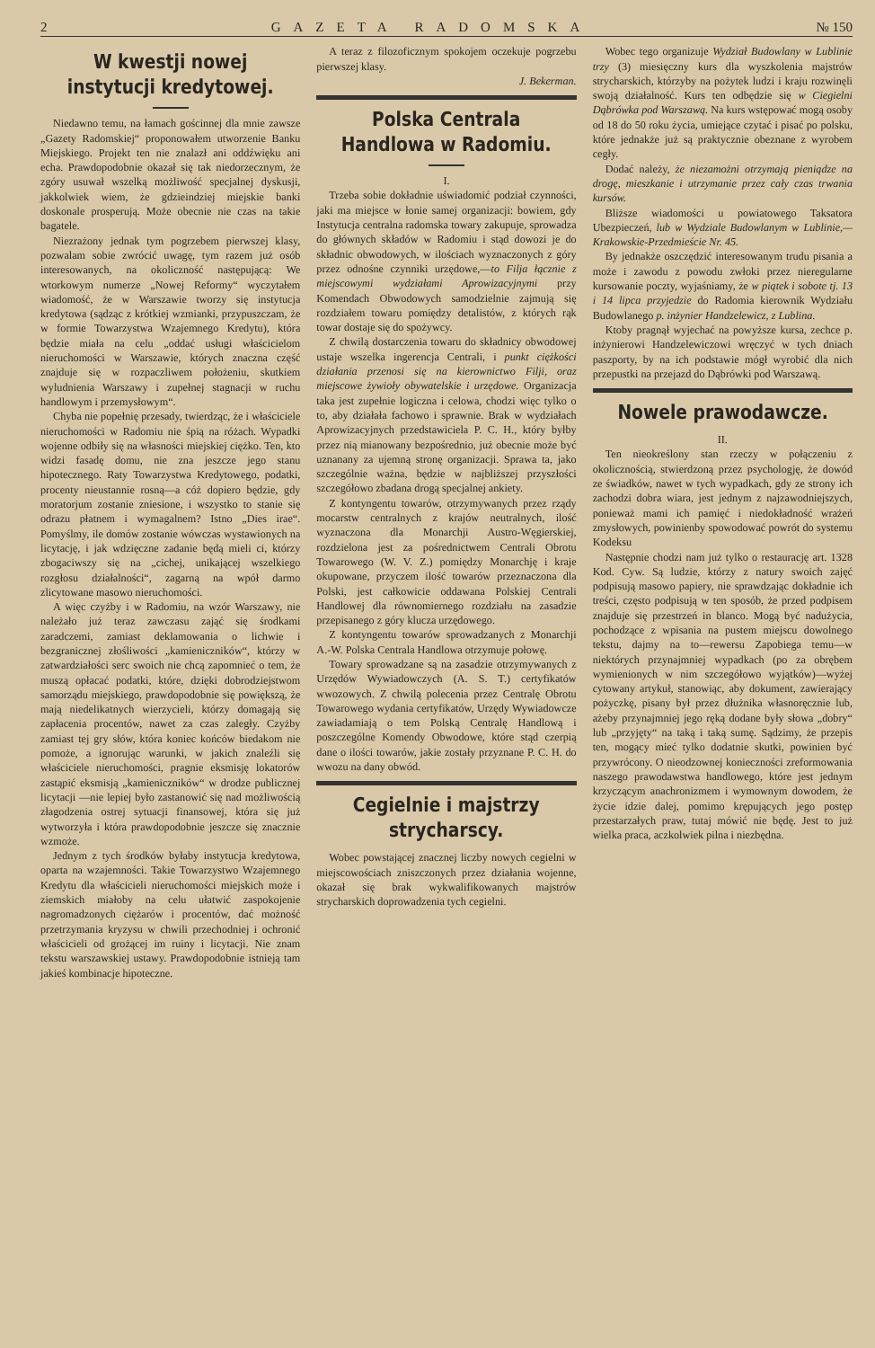2 GAZETA RADOMSKA № 150
W kwestji nowej instytucji kredytowej.
Niedawno temu, na łamach gościnnej dla mnie zawsze „Gazety Radomskiej“ proponowałem utworzenie Banku Miejskiego. Projekt ten nie znalazł ani oddźwięku ani echa. Prawdopodobnie okazał się tak niedorzecznym, że zgóry usuwał wszelką możliwość specjalnej dyskusji, jakkolwiek wiem, że gdzieindziej miejskie banki doskonale prosperują. Może obecnie nie czas na takie bagatele.
Niezrażony jednak tym pogrzebem pierwszej klasy, pozwalam sobie zwrócić uwagę, tym razem już osób interesowanych, na okoliczność następującą: We wtorkowym numerze „Nowej Reformy“ wyczytałem wiadomość, że w Warszawie tworzy się instytucja kredytowa (sądząc z krótkiej wzmianki, przypuszczam, że w formie Towarzystwa Wzajemnego Kredytu), która będzie miała na celu „oddać usługi właścicielom nieruchomości w Warszawie, których znaczna część znajduje się w rozpaczliwem położeniu, skutkiem wyludnienia Warszawy i zupełnej stagnacji w ruchu handlowym i przemysłowym“.
Chyba nie popełnię przesady, twierdząc, że i właściciele nieruchomości w Radomiu nie śpią na różach. Wypadki wojenne odbiły się na własności miejskiej ciężko. Ten, kto widzi fasadę domu, nie zna jeszcze jego stanu hipotecznego. Raty Towarzystwa Kredytowego, podatki, procenty nieustannie rosną—a cóż dopiero będzie, gdy moratorjum zostanie zniesione, i wszystko to stanie się odrazu płatnem i wymagalnem? Istno „Dies irae“. Pomyślmy, ile domów zostanie wówczas wystawionych na licytację, i jak wdzięczne zadanie będą mieli ci, którzy zbogaciwszy się na „cichej, unikającej wszelkiego rozgłosu działalności“, zagarną na wpół darmo zlicytowane masowo nieruchomości.
A więc czyżby i w Radomiu, na wzór Warszawy, nie należało już teraz zawczasu zająć się środkami zaradczemi, zamiast deklamowania o lichwie i bezgranicznej złośliwości „kamieniczników“, którzy w zatwardziałości serc swoich nie chcą zapomnieć o tem, że muszą opłacać podatki, które, dzięki dobrodziejstwom samorządu miejskiego, prawdopodobnie się powiększą, że mają niedelikatnych wierzycieli, którzy domagają się zapłacenia procentów, nawet za czas zaległy. Czyżby zamiast tej gry słów, która koniec końców biedakom nie pomoże, a ignorując warunki, w jakich znaleźli się właściciele nieruchomości, pragnie eksmisję lokatorów zastąpić eksmisją „kamieniczników“ w drodze publicznej licytacji —nie lepiej było zastanowić się nad możliwością złagodzenia ostrej sytuacji finansowej, która się już wytworzyła i która prawdopodobnie jeszcze się znacznie wzmoże.
Jednym z tych środków byłaby instytucja kredytowa, oparta na wzajemności. Takie Towarzystwo Wzajemnego Kredytu dla właścicieli nieruchomości miejskich może i ziemskich miałoby na celu ułatwić zaspokojenie nagromadzonych ciężarów i procentów, dać możność przetrzymania kryzysu w chwili przechodniej i ochronić właścicieli od grożącej im ruiny i licytacji. Nie znam tekstu warszawskiej ustawy. Prawdopodobnie istnieją tam jakieś kombinacje hipoteczne.
A teraz z filozoficznym spokojem oczekuje pogrzebu pierwszej klasy.
J. Bekerman.
Polska Centrala Handlowa w Radomiu.
I.
Trzeba sobie dokładnie uświadomić podział czynności, jaki ma miejsce w łonie samej organizacji: bowiem, gdy Instytucja centralna radomska towary zakupuje, sprowadza do głównych składów w Radomiu i stąd dowozi je do składnic obwodowych, w ilościach wyznaczonych z góry przez odnośne czynniki urzędowe,—to Filja łącznie z miejscowymi wydziałami Aprowizacyjnymi przy Komendach Obwodowych samodzielnie zajmują się rozdziałem towaru pomiędzy detalistów, z których rąk towar dostaje się do spożywcy.
Z chwilą dostarczenia towaru do składnicy obwodowej ustaje wszelka ingerencja Centrali, i punkt ciężkości działania przenosi się na kierownictwo Filji, oraz miejscowe żywioły obywatelskie i urzędowe. Organizacja taka jest zupełnie logiczna i celowa, chodzi więc tylko o to, aby działała fachowo i sprawnie. Brak w wydziałach Aprowizacyjnych przedstawiciela P. C. H., który byłby przez nią mianowany bezpośrednio, już obecnie może być uznanany za ujemną stronę organizacji. Sprawa ta, jako szczególnie ważna, będzie w najbliższej przyszłości szczegółowo zbadana drogą specjalnej ankiety.
Z kontyngentu towarów, otrzymywanych przez rządy mocarstw centralnych z krajów neutralnych, ilość wyznaczona dla Monarchji Austro-Węgierskiej, rozdzielona jest za pośrednictwem Centrali Obrotu Towarowego (W. V. Z.) pomiędzy Monarchję i kraje okupowane, przyczem ilość towarów przeznaczona dla Polski, jest całkowicie oddawana Polskiej Centrali Handlowej dla równomiernego rozdziału na zasadzie przepisanego z góry klucza urzędowego.
Z kontyngentu towarów sprowadzanych z Monarchji A.-W. Polska Centrala Handlowa otrzymuje połowę.
Towary sprowadzane są na zasadzie otrzymywanych z Urzędów Wywiadowczych (A. S. T.) certyfikatów wwozowych. Z chwilą polecenia przez Centralę Obrotu Towarowego wydania certyfikatów, Urzędy Wywiadowcze zawiadamiają o tem Polską Centralę Handlową i poszczególne Komendy Obwodowe, które stąd czerpią dane o ilości towarów, jakie zostały przyznane P. C. H. do wwozu na dany obwód.
Cegielnie i majstrzy strycharscy.
Wobec powstającej znacznej liczby nowych cegielni w miejscowościach zniszczonych przez działania wojenne, okazał się brak wykwalifikowanych majstrów strycharskich doprowadzenia tych cegielni.
Wobec tego organizuje Wydział Budowlany w Lublinie trzy (3) miesięczny kurs dla wyszkolenia majstrów strycharskich, którzyby na pożytek ludzi i kraju rozwinęli swoją działalność. Kurs ten odbędzie się w Ciegielni Dąbrówka pod Warszawą. Na kurs wstępować mogą osoby od 18 do 50 roku życia, umiejące czytać i pisać po polsku, które jednakże już są praktycznie obeznane z wyrobem cegły.
Dodać należy, że niezamożni otrzymają pieniądze na drogę, mieszkanie i utrzymanie przez cały czas trwania kursów.
Bliższe wiadomości u powiatowego Taksatora Ubezpieczeń, lub w Wydziale Budowlanym w Lublinie,—Krakowskie-Przedmieście Nr. 45.
By jednakże oszczędzić interesowanym trudu pisania a może i zawodu z powodu zwłoki przez nieregularne kursowanie poczty, wyjaśniamy, że w piątek i sobote tj. 13 i 14 lipca przyjedzie do Radomia kierownik Wydziału Budowlanego p. inżynier Handzelewicz, z Lublina.
Ktoby pragnął wyjechać na powyższe kursa, zechce p. inżynierowi Handzelewiczowi wręczyć w tych dniach paszporty, by na ich podstawie mógł wyrobić dla nich przepustki na przejazd do Dąbrówki pod Warszawą.
Nowele prawodawcze.
II.
Ten nieokreślony stan rzeczy w połączeniu z okolicznością, stwierdzoną przez psychologję, że dowód ze świadków, nawet w tych wypadkach, gdy ze strony ich zachodzi dobra wiara, jest jednym z najzawodniejszych, ponieważ mami ich pamięć i niedokładność wrażeń zmysłowych, powinienby spowodować powrót do systemu Kodeksu
Następnie chodzi nam już tylko o restaurację art. 1328 Kod. Cyw. Są ludzie, którzy z natury swoich zajęć podpisują masowo papiery, nie sprawdzając dokładnie ich treści, często podpisują w ten sposób, że przed podpisem znajduje się przestrzeń in blanco. Mogą być nadużycia, pochodzące z wpisania na pustem miejscu dowolnego tekstu, dajmy na to—rewersu Zapobiega temu—w niektórych przynajmniej wypadkach (po za obrębem wymienionych w nim szczegółowo wyjątków)—wyżej cytowany artykuł, stanowiąc, aby dokument, zawierający pożyczkę, pisany był przez dłużnika własnoręcznie lub, ażeby przynajmniej jego ręką dodane były słowa „dobry“ lub „przyjęty“ na taką i taką sumę. Sądzimy, że przepis ten, mogący mieć tylko dodatnie skutki, powinien być przywrócony. O nieodzownej konieczności zreformowania naszego prawodawstwa handlowego, które jest jednym krzyczącym anachronizmem i wymownym dowodem, że życie idzie dalej, pomimo krępujących jego postęp przestarzałych praw, tutaj mówić nie będę. Jest to już wielka praca, aczkolwiek pilna i niezbędna.